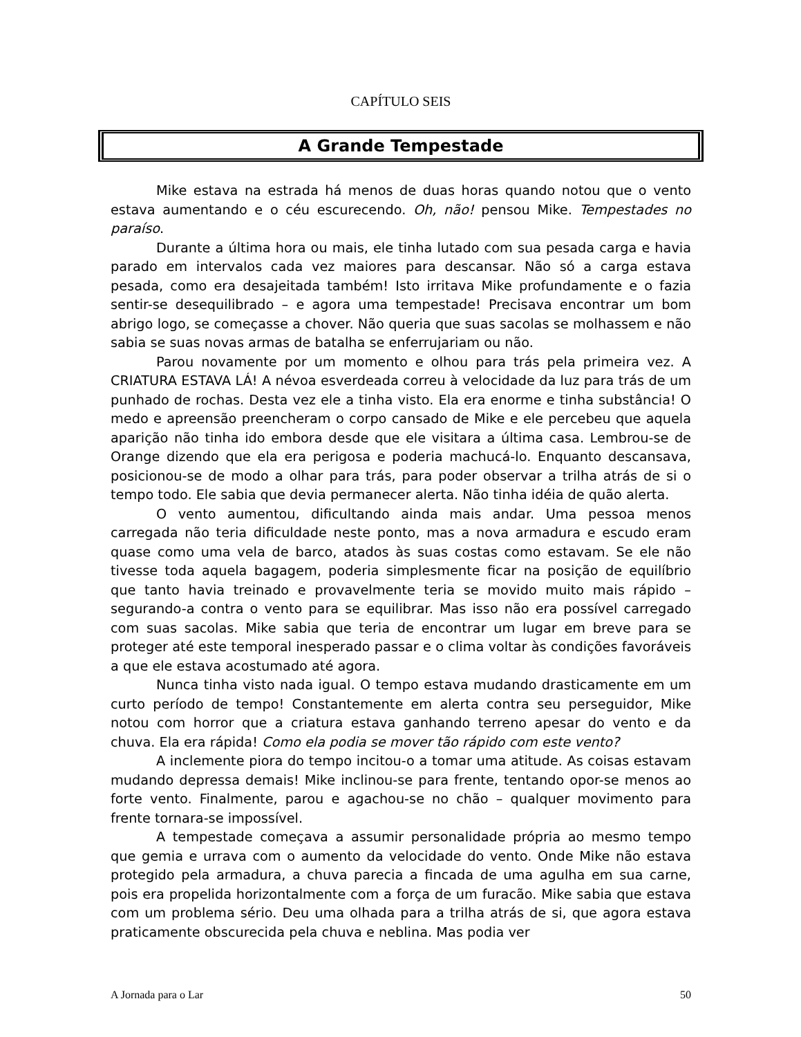CAPÍTULO SEIS
A Grande Tempestade
Mike estava na estrada há menos de duas horas quando notou que o vento estava aumentando e o céu escurecendo. Oh, não! pensou Mike. Tempestades no paraíso.
Durante a última hora ou mais, ele tinha lutado com sua pesada carga e havia parado em intervalos cada vez maiores para descansar. Não só a carga estava pesada, como era desajeitada também! Isto irritava Mike profundamente e o fazia sentir-se desequilibrado – e agora uma tempestade! Precisava encontrar um bom abrigo logo, se começasse a chover. Não queria que suas sacolas se molhassem e não sabia se suas novas armas de batalha se enferrujariam ou não.
Parou novamente por um momento e olhou para trás pela primeira vez. A CRIATURA ESTAVA LÁ! A névoa esverdeada correu à velocidade da luz para trás de um punhado de rochas. Desta vez ele a tinha visto. Ela era enorme e tinha substância! O medo e apreensão preencheram o corpo cansado de Mike e ele percebeu que aquela aparição não tinha ido embora desde que ele visitara a última casa. Lembrou-se de Orange dizendo que ela era perigosa e poderia machucá-lo. Enquanto descansava, posicionou-se de modo a olhar para trás, para poder observar a trilha atrás de si o tempo todo. Ele sabia que devia permanecer alerta. Não tinha idéia de quão alerta.
O vento aumentou, dificultando ainda mais andar. Uma pessoa menos carregada não teria dificuldade neste ponto, mas a nova armadura e escudo eram quase como uma vela de barco, atados às suas costas como estavam. Se ele não tivesse toda aquela bagagem, poderia simplesmente ficar na posição de equilíbrio que tanto havia treinado e provavelmente teria se movido muito mais rápido – segurando-a contra o vento para se equilibrar. Mas isso não era possível carregado com suas sacolas. Mike sabia que teria de encontrar um lugar em breve para se proteger até este temporal inesperado passar e o clima voltar às condições favoráveis a que ele estava acostumado até agora.
Nunca tinha visto nada igual. O tempo estava mudando drasticamente em um curto período de tempo! Constantemente em alerta contra seu perseguidor, Mike notou com horror que a criatura estava ganhando terreno apesar do vento e da chuva. Ela era rápida! Como ela podia se mover tão rápido com este vento?
A inclemente piora do tempo incitou-o a tomar uma atitude. As coisas estavam mudando depressa demais! Mike inclinou-se para frente, tentando opor-se menos ao forte vento. Finalmente, parou e agachou-se no chão – qualquer movimento para frente tornara-se impossível.
A tempestade começava a assumir personalidade própria ao mesmo tempo que gemia e urrava com o aumento da velocidade do vento. Onde Mike não estava protegido pela armadura, a chuva parecia a fincada de uma agulha em sua carne, pois era propelida horizontalmente com a força de um furacão. Mike sabia que estava com um problema sério. Deu uma olhada para a trilha atrás de si, que agora estava praticamente obscurecida pela chuva e neblina. Mas podia ver
A Jornada para o Lar 50